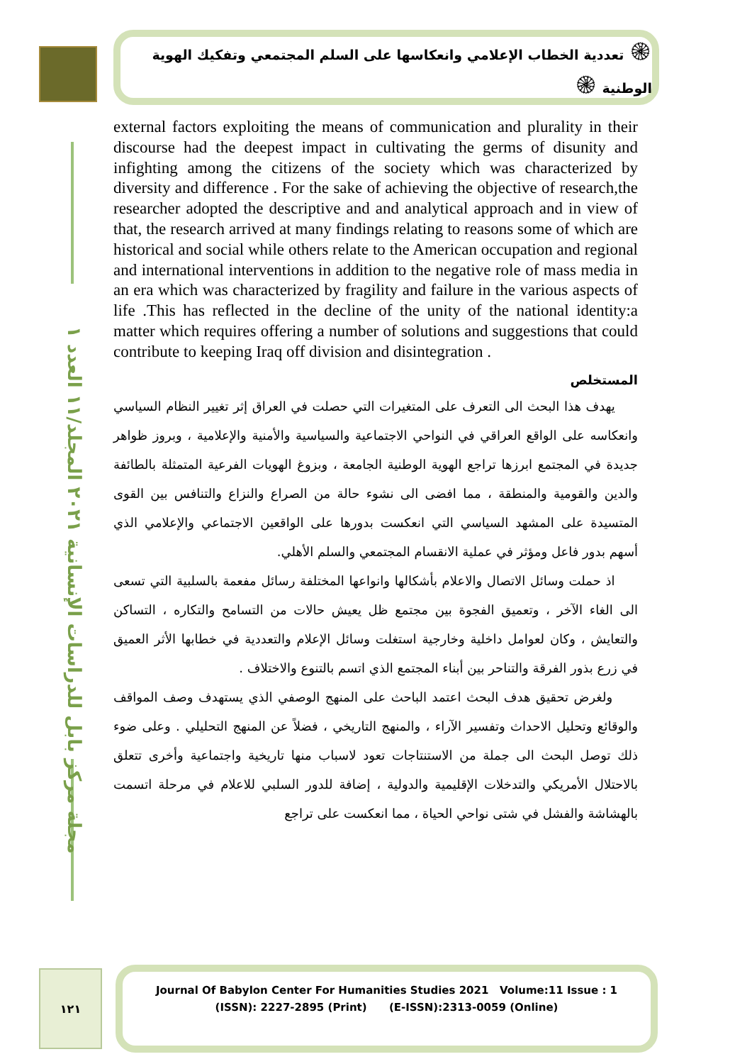مجلة مركز بابل للدراسات الإنسانية ٢٠٢١ المجلد/١١ العدد ١
۞ تعددية الخطاب الإعلامي وانعكاسها على السلم المجتمعي وتفكيك الهوية الوطنية ۞
external factors exploiting the means of communication and plurality in their discourse had the deepest impact in cultivating the germs of disunity and infighting among the citizens of the society which was characterized by diversity and difference . For the sake of achieving the objective of research,the researcher adopted the descriptive and and analytical approach and in view of that, the research arrived at many findings relating to reasons some of which are historical and social while others relate to the American occupation and regional and international interventions in addition to the negative role of mass media in an era which was characterized by fragility and failure in the various aspects of life .This has reflected in the decline of the unity of the national identity:a matter which requires offering a number of solutions and suggestions that could contribute to keeping Iraq off division and disintegration .
المستخلص
يهدف هذا البحث الى التعرف على المتغيرات التي حصلت في العراق إثر تغيير النظام السياسي وانعكاسه على الواقع العراقي في النواحي الاجتماعية والسياسية والأمنية والإعلامية ، وبروز ظواهر جديدة في المجتمع ابرزها تراجع الهوية الوطنية الجامعة ، وبزوغ الهويات الفرعية المتمثلة بالطائفة والدين والقومية والمنطقة ، مما افضى الى نشوء حالة من الصراع والنزاع والتنافس بين القوى المتسيدة على المشهد السياسي التي انعكست بدورها على الواقعين الاجتماعي والإعلامي الذي أسهم بدور فاعل ومؤثر في عملية الانقسام المجتمعي والسلم الأهلي.
اذ حملت وسائل الاتصال والاعلام بأشكالها وانواعها المختلفة رسائل مفعمة بالسلبية التي تسعى الى الغاء الآخر ، وتعميق الفجوة بين مجتمع ظل يعيش حالات من التسامح والتكاره ، التساكن والتعايش ، وكان لعوامل داخلية وخارجية استغلت وسائل الإعلام والتعددية في خطابها الأثر العميق في زرع بذور الفرقة والتناحر بين أبناء المجتمع الذي اتسم بالتنوع والاختلاف .
ولغرض تحقيق هدف البحث اعتمد الباحث على المنهج الوصفي الذي يستهدف وصف المواقف والوقائع وتحليل الاحداث وتفسير الآراء ، والمنهج التاريخي ، فضلاً عن المنهج التحليلي . وعلى ضوء ذلك توصل البحث الى جملة من الاستنتاجات تعود لاسباب منها تاريخية واجتماعية وأخرى تتعلق بالاحتلال الأمريكي والتدخلات الإقليمية والدولية ، إضافة للدور السلبي للاعلام في مرحلة اتسمت بالهشاشة والفشل في شتى نواحي الحياة ، مما انعكست على تراجع
١٢١
Journal Of Babylon Center For Humanities Studies 2021 Volume:11 Issue : 1
(ISSN): 2227-2895 (Print) (E-ISSN):2313-0059 (Online)